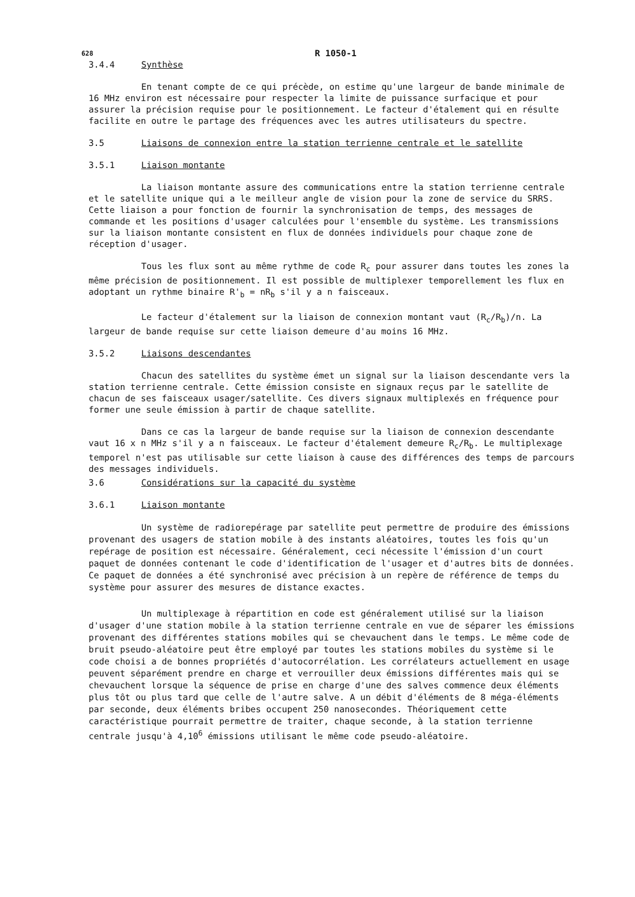628 R 1050-1
3.4.4 Synthèse
En tenant compte de ce qui précède, on estime qu'une largeur de bande minimale de 16 MHz environ est nécessaire pour respecter la limite de puissance surfacique et pour assurer la précision requise pour le positionnement. Le facteur d'étalement qui en résulte facilite en outre le partage des fréquences avec les autres utilisateurs du spectre.
3.5 Liaisons de connexion entre la station terrienne centrale et le satellite
3.5.1 Liaison montante
La liaison montante assure des communications entre la station terrienne centrale et le satellite unique qui a le meilleur angle de vision pour la zone de service du SRRS. Cette liaison a pour fonction de fournir la synchronisation de temps, des messages de commande et les positions d'usager calculées pour l'ensemble du système. Les transmissions sur la liaison montante consistent en flux de données individuels pour chaque zone de réception d'usager.
Tous les flux sont au même rythme de code R<sub>c</sub> pour assurer dans toutes les zones la même précision de positionnement. Il est possible de multiplexer temporellement les flux en adoptant un rythme binaire R'<sub>b</sub> = nR<sub>b</sub> s'il y a n faisceaux.
Le facteur d'étalement sur la liaison de connexion montant vaut (R<sub>c</sub>/R<sub>b</sub>)/n. La largeur de bande requise sur cette liaison demeure d'au moins 16 MHz.
3.5.2 Liaisons descendantes
Chacun des satellites du système émet un signal sur la liaison descendante vers la station terrienne centrale. Cette émission consiste en signaux reçus par le satellite de chacun de ses faisceaux usager/satellite. Ces divers signaux multiplexés en fréquence pour former une seule émission à partir de chaque satellite.
Dans ce cas la largeur de bande requise sur la liaison de connexion descendante vaut 16 x n MHz s'il y a n faisceaux. Le facteur d'étalement demeure R<sub>c</sub>/R<sub>b</sub>. Le multiplexage temporel n'est pas utilisable sur cette liaison à cause des différences des temps de parcours des messages individuels.
3.6 Considérations sur la capacité du système
3.6.1 Liaison montante
Un système de radiorepérage par satellite peut permettre de produire des émissions provenant des usagers de station mobile à des instants aléatoires, toutes les fois qu'un repérage de position est nécessaire. Généralement, ceci nécessite l'émission d'un court paquet de données contenant le code d'identification de l'usager et d'autres bits de données. Ce paquet de données a été synchronisé avec précision à un repère de référence de temps du système pour assurer des mesures de distance exactes.
Un multiplexage à répartition en code est généralement utilisé sur la liaison d'usager d'une station mobile à la station terrienne centrale en vue de séparer les émissions provenant des différentes stations mobiles qui se chevauchent dans le temps. Le même code de bruit pseudo-aléatoire peut être employé par toutes les stations mobiles du système si le code choisi a de bonnes propriétés d'autocorrélation. Les corrélateurs actuellement en usage peuvent séparément prendre en charge et verrouiller deux émissions différentes mais qui se chevauchent lorsque la séquence de prise en charge d'une des salves commence deux éléments plus tôt ou plus tard que celle de l'autre salve. A un débit d'éléments de 8 méga-éléments par seconde, deux éléments bribes occupent 250 nanosecondes. Théoriquement cette caractéristique pourrait permettre de traiter, chaque seconde, à la station terrienne centrale jusqu'à 4,10<sup>6</sup> émissions utilisant le même code pseudo-aléatoire.